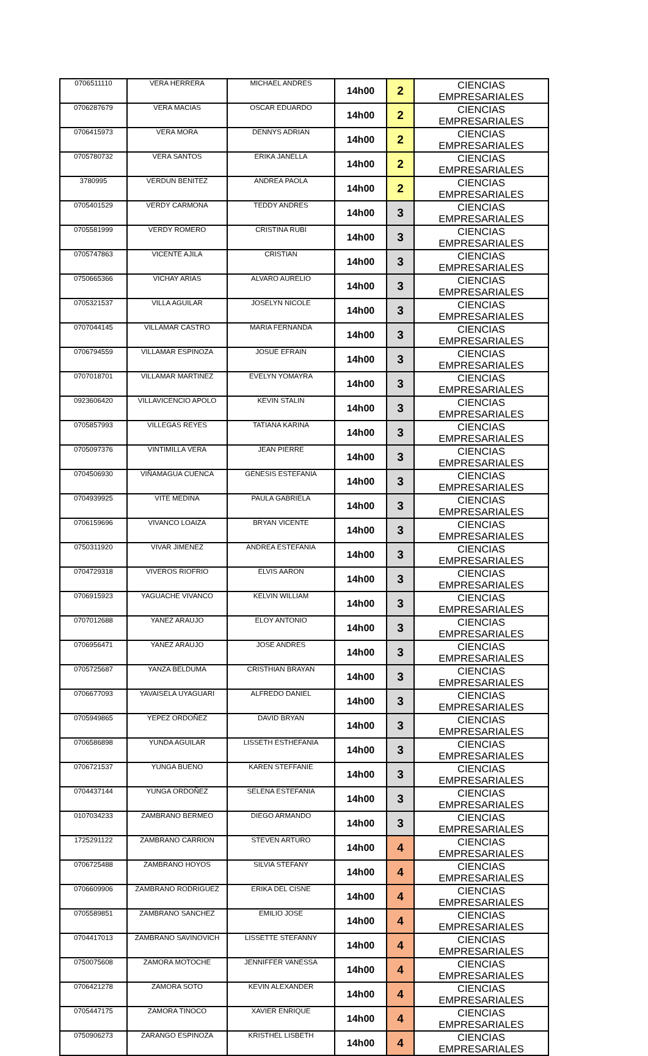| 0706511110 | VERA HERRERA | MICHAEL ANDRES | 14h00 | 2 | CIENCIAS EMPRESARIALES |
| 0706287679 | VERA MACIAS | OSCAR EDUARDO | 14h00 | 2 | CIENCIAS EMPRESARIALES |
| 0706415973 | VERA MORA | DENNYS ADRIAN | 14h00 | 2 | CIENCIAS EMPRESARIALES |
| 0705780732 | VERA SANTOS | ERIKA JANELLA | 14h00 | 2 | CIENCIAS EMPRESARIALES |
| 3780995 | VERDUN BENITEZ | ANDREA PAOLA | 14h00 | 2 | CIENCIAS EMPRESARIALES |
| 0705401529 | VERDY CARMONA | TEDDY ANDRES | 14h00 | 3 | CIENCIAS EMPRESARIALES |
| 0705581999 | VERDY ROMERO | CRISTINA RUBI | 14h00 | 3 | CIENCIAS EMPRESARIALES |
| 0705747863 | VICENTE AJILA | CRISTIAN | 14h00 | 3 | CIENCIAS EMPRESARIALES |
| 0750665366 | VICHAY ARIAS | ALVARO AURELIO | 14h00 | 3 | CIENCIAS EMPRESARIALES |
| 0705321537 | VILLA AGUILAR | JOSELYN NICOLE | 14h00 | 3 | CIENCIAS EMPRESARIALES |
| 0707044145 | VILLAMAR CASTRO | MARIA FERNANDA | 14h00 | 3 | CIENCIAS EMPRESARIALES |
| 0706794559 | VILLAMAR ESPINOZA | JOSUE EFRAIN | 14h00 | 3 | CIENCIAS EMPRESARIALES |
| 0707018701 | VILLAMAR MARTINEZ | EVELYN YOMAYRA | 14h00 | 3 | CIENCIAS EMPRESARIALES |
| 0923606420 | VILLAVICENCIO APOLO | KEVIN STALIN | 14h00 | 3 | CIENCIAS EMPRESARIALES |
| 0705857993 | VILLEGAS REYES | TATIANA KARINA | 14h00 | 3 | CIENCIAS EMPRESARIALES |
| 0705097376 | VINTIMILLA VERA | JEAN PIERRE | 14h00 | 3 | CIENCIAS EMPRESARIALES |
| 0704506930 | VIÑAMAGUA CUENCA | GENESIS ESTEFANIA | 14h00 | 3 | CIENCIAS EMPRESARIALES |
| 0704939925 | VITE MEDINA | PAULA GABRIELA | 14h00 | 3 | CIENCIAS EMPRESARIALES |
| 0706159696 | VIVANCO LOAIZA | BRYAN VICENTE | 14h00 | 3 | CIENCIAS EMPRESARIALES |
| 0750311920 | VIVAR JIMENEZ | ANDREA ESTEFANIA | 14h00 | 3 | CIENCIAS EMPRESARIALES |
| 0704729318 | VIVEROS RIOFRIO | ELVIS AARON | 14h00 | 3 | CIENCIAS EMPRESARIALES |
| 0706915923 | YAGUACHE VIVANCO | KELVIN WILLIAM | 14h00 | 3 | CIENCIAS EMPRESARIALES |
| 0707012688 | YANEZ ARAUJO | ELOY ANTONIO | 14h00 | 3 | CIENCIAS EMPRESARIALES |
| 0706956471 | YANEZ ARAUJO | JOSE ANDRES | 14h00 | 3 | CIENCIAS EMPRESARIALES |
| 0705725687 | YANZA BELDUMA | CRISTHIAN BRAYAN | 14h00 | 3 | CIENCIAS EMPRESARIALES |
| 0706677093 | YAVAISELA UYAGUARI | ALFREDO DANIEL | 14h00 | 3 | CIENCIAS EMPRESARIALES |
| 0705949865 | YEPEZ ORDOÑEZ | DAVID BRYAN | 14h00 | 3 | CIENCIAS EMPRESARIALES |
| 0706586898 | YUNDA AGUILAR | LISSETH ESTHEFANIA | 14h00 | 3 | CIENCIAS EMPRESARIALES |
| 0706721537 | YUNGA BUENO | KAREN STEFFANIE | 14h00 | 3 | CIENCIAS EMPRESARIALES |
| 0704437144 | YUNGA ORDOÑEZ | SELENA ESTEFANIA | 14h00 | 3 | CIENCIAS EMPRESARIALES |
| 0107034233 | ZAMBRANO BERMEO | DIEGO ARMANDO | 14h00 | 3 | CIENCIAS EMPRESARIALES |
| 1725291122 | ZAMBRANO CARRION | STEVEN ARTURO | 14h00 | 4 | CIENCIAS EMPRESARIALES |
| 0706725488 | ZAMBRANO HOYOS | SILVIA STEFANY | 14h00 | 4 | CIENCIAS EMPRESARIALES |
| 0706609906 | ZAMBRANO RODRIGUEZ | ERIKA DEL CISNE | 14h00 | 4 | CIENCIAS EMPRESARIALES |
| 0705589851 | ZAMBRANO SANCHEZ | EMILIO JOSE | 14h00 | 4 | CIENCIAS EMPRESARIALES |
| 0704417013 | ZAMBRANO SAVINOVICH | LISSETTE STEFANNY | 14h00 | 4 | CIENCIAS EMPRESARIALES |
| 0750075608 | ZAMORA MOTOCHE | JENNIFFER VANESSA | 14h00 | 4 | CIENCIAS EMPRESARIALES |
| 0706421278 | ZAMORA SOTO | KEVIN ALEXANDER | 14h00 | 4 | CIENCIAS EMPRESARIALES |
| 0705447175 | ZAMORA TINOCO | XAVIER ENRIQUE | 14h00 | 4 | CIENCIAS EMPRESARIALES |
| 0750906273 | ZARANGO ESPINOZA | KRISTHEL LISBETH | 14h00 | 4 | CIENCIAS EMPRESARIALES |